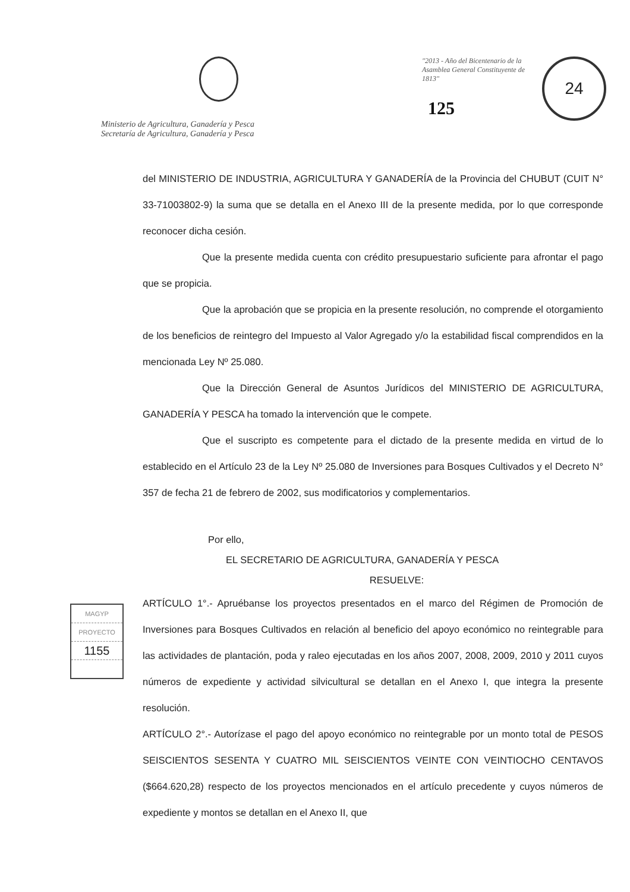Ministerio de Agricultura, Ganadería y Pesca
Secretaría de Agricultura, Ganadería y Pesca
"2013 - Año del Bicentenario de la Asamblea General Constituyente de 1813"
125
24
del MINISTERIO DE INDUSTRIA, AGRICULTURA Y GANADERÍA de la Provincia del CHUBUT (CUIT N° 33-71003802-9) la suma que se detalla en el Anexo III de la presente medida, por lo que corresponde reconocer dicha cesión.
Que la presente medida cuenta con crédito presupuestario suficiente para afrontar el pago que se propicia.
Que la aprobación que se propicia en la presente resolución, no comprende el otorgamiento de los beneficios de reintegro del Impuesto al Valor Agregado y/o la estabilidad fiscal comprendidos en la mencionada Ley Nº 25.080.
Que la Dirección General de Asuntos Jurídicos del MINISTERIO DE AGRICULTURA, GANADERÍA Y PESCA ha tomado la intervención que le compete.
Que el suscripto es competente para el dictado de la presente medida en virtud de lo establecido en el Artículo 23 de la Ley Nº 25.080 de Inversiones para Bosques Cultivados y el Decreto N° 357 de fecha 21 de febrero de 2002, sus modificatorios y complementarios.
Por ello,
EL SECRETARIO DE AGRICULTURA, GANADERÍA Y PESCA
RESUELVE:
ARTÍCULO 1°.- Apruébanse los proyectos presentados en el marco del Régimen de Promoción de Inversiones para Bosques Cultivados en relación al beneficio del apoyo económico no reintegrable para las actividades de plantación, poda y raleo ejecutadas en los años 2007, 2008, 2009, 2010 y 2011 cuyos números de expediente y actividad silvicultural se detallan en el Anexo I, que integra la presente resolución.
ARTÍCULO 2°.- Autorízase el pago del apoyo económico no reintegrable por un monto total de PESOS SEISCIENTOS SESENTA Y CUATRO MIL SEISCIENTOS VEINTE CON VEINTIOCHO CENTAVOS ($664.620,28) respecto de los proyectos mencionados en el artículo precedente y cuyos números de expediente y montos se detallan en el Anexo II, que
MAGYP
PROYECTO
1155